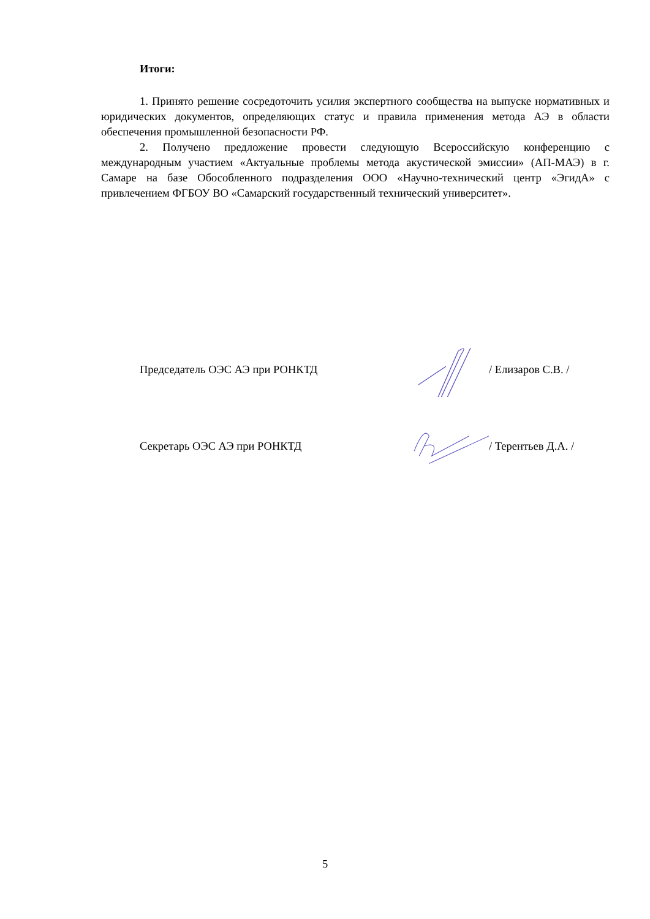Итоги:
1. Принято решение сосредоточить усилия экспертного сообщества на выпуске нормативных и юридических документов, определяющих статус и правила применения метода АЭ в области обеспечения промышленной безопасности РФ.
2. Получено предложение провести следующую Всероссийскую конференцию с международным участием «Актуальные проблемы метода акустической эмиссии» (АП-МАЭ) в г. Самаре на базе Обособленного подразделения ООО «Научно-технический центр «ЭгидА» с привлечением ФГБОУ ВО «Самарский государственный технический университет».
Председатель ОЭС АЭ при РОНКТД / Елизаров С.В. /
Секретарь ОЭС АЭ при РОНКТД / Терентьев Д.А. /
5